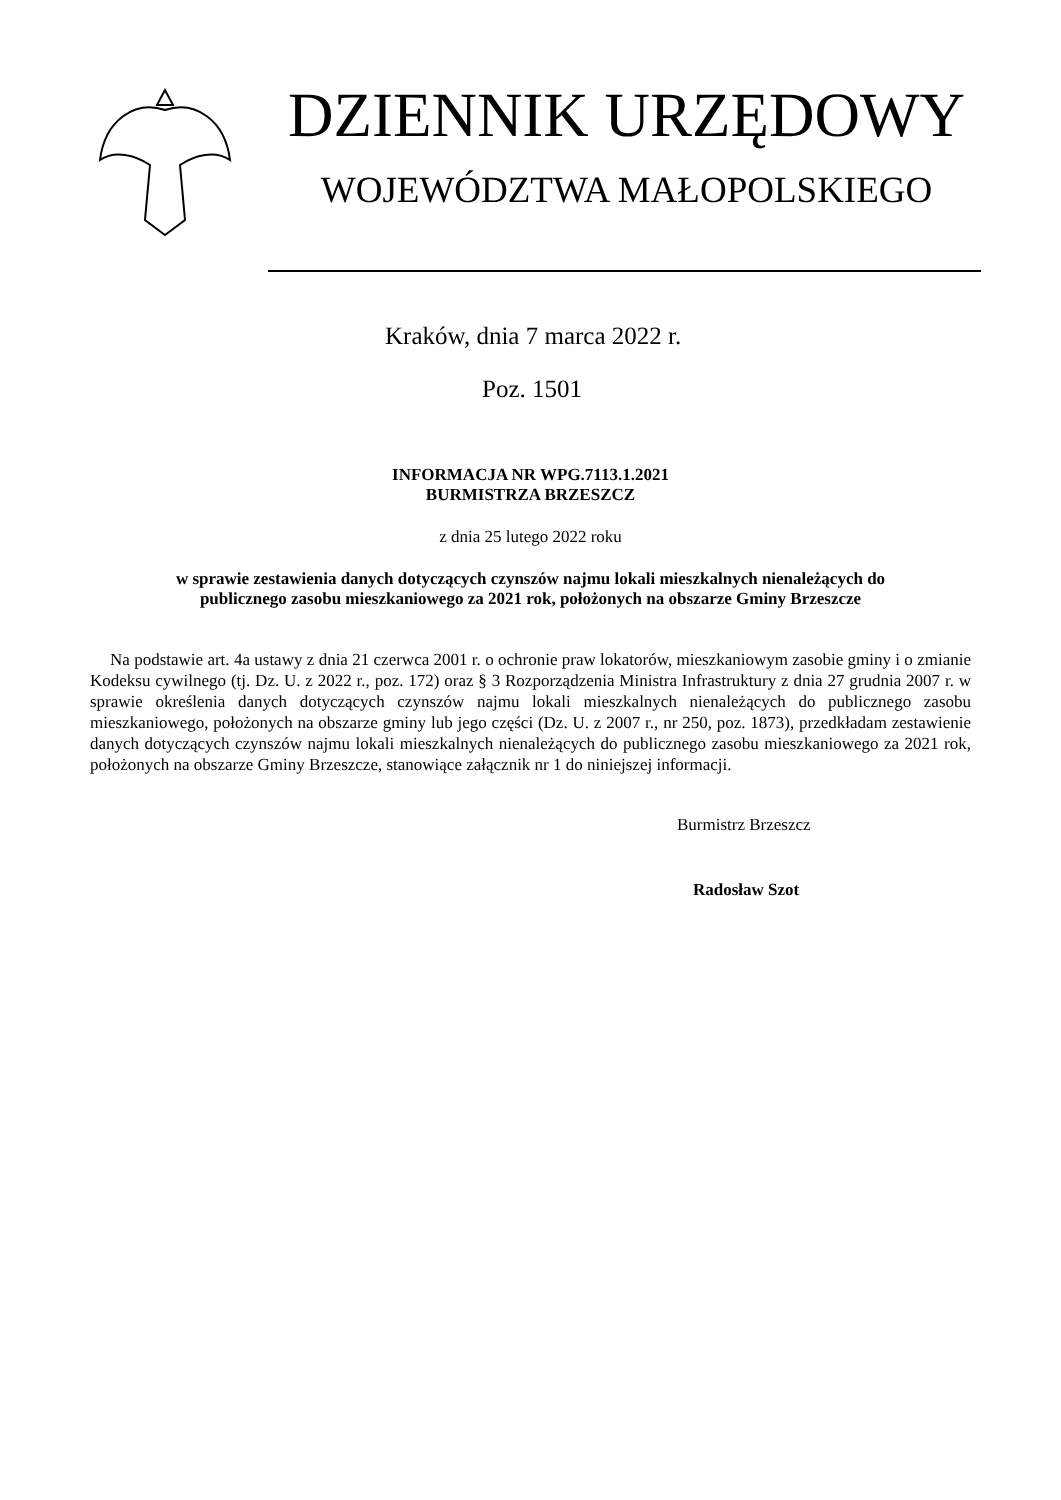DZIENNIK URZĘDOWY
WOJEWÓDZTWA MAŁOPOLSKIEGO
Kraków, dnia 7 marca 2022 r.
Poz. 1501
INFORMACJA NR WPG.7113.1.2021
BURMISTRZA BRZESZCZ
z dnia 25 lutego 2022 roku
w sprawie zestawienia danych dotyczących czynszów najmu lokali mieszkalnych nienależących do
publicznego zasobu mieszkaniowego za 2021 rok, położonych na obszarze Gminy Brzeszcze
Na podstawie art. 4a ustawy z dnia 21 czerwca 2001 r. o ochronie praw lokatorów, mieszkaniowym zasobie gminy i o zmianie Kodeksu cywilnego (tj. Dz. U. z 2022 r., poz. 172) oraz § 3 Rozporządzenia Ministra Infrastruktury z dnia 27 grudnia 2007 r. w sprawie określenia danych dotyczących czynszów najmu lokali mieszkalnych nienależących do publicznego zasobu mieszkaniowego, położonych na obszarze gminy lub jego części (Dz. U. z 2007 r., nr 250, poz. 1873), przedkładam zestawienie danych dotyczących czynszów najmu lokali mieszkalnych nienależących do publicznego zasobu mieszkaniowego za 2021 rok, położonych na obszarze Gminy Brzeszcze, stanowiące załącznik nr 1 do niniejszej informacji.
Burmistrz Brzeszcz
Radosław Szot